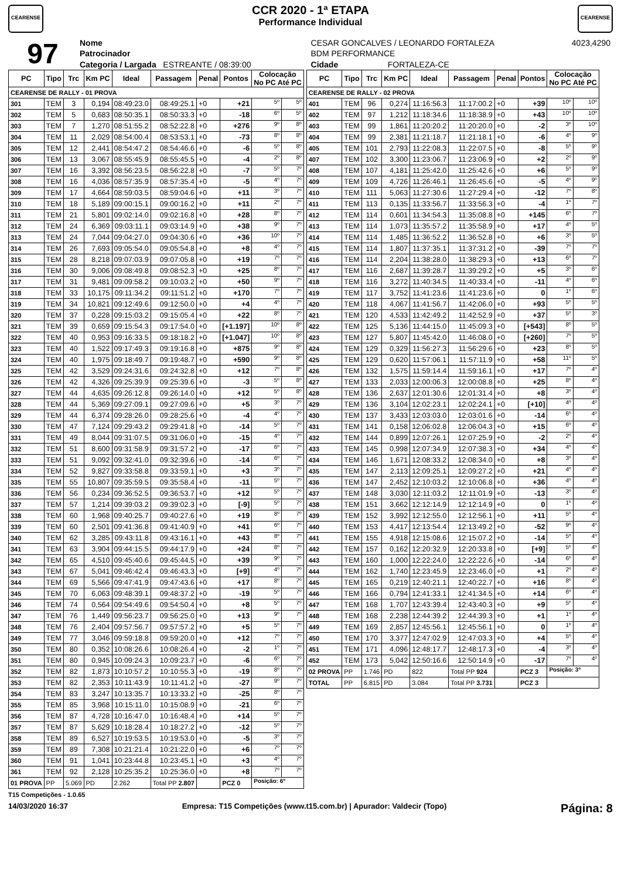CEARENSE
CCR 2020 - 1ª ETAPA
Performance Individual
CEARENSE
| 97 | Nome | CESAR GONCALVES / LEONARDO FORTALEZA | | | | 4023,4290 |
| | Patrocinador | BDM PERFORMANCE | | | | |
| | Categoria / Largada ESTREANTE / 08:39:00 | | Cidade | FORTALEZA-CE | | |
| PC | Tipo | Trc | Km PC | Ideal | Passagem | Penal | Pontos | Colocação No PC Até PC | |
| --- | --- | --- | --- | --- | --- | --- | --- | --- | --- |
| CEARENSE DE RALLY - 01 PROVA | | | | | | | | | |
| 301 | TEM | 3 | 0,194 | 08:49:23.0 | 08:49:25.1 | +0 | +21 | 5º | 5º |
| 302 | TEM | 5 | 0,683 | 08:50:35.1 | 08:50:33.3 | +0 | -18 | 6º | 5º |
| 303 | TEM | 7 | 1,270 | 08:51:55.2 | 08:52:22.8 | +0 | +276 | 9º | 8º |
| 304 | TEM | 11 | 2,029 | 08:54:00.4 | 08:53:53.1 | +0 | -73 | 8º | 8º |
| 305 | TEM | 12 | 2,441 | 08:54:47.2 | 08:54:46.6 | +0 | -6 | 5º | 8º |
| 306 | TEM | 13 | 3,067 | 08:55:45.9 | 08:55:45.5 | +0 | -4 | 2º | 8º |
| 307 | TEM | 16 | 3,392 | 08:56:23.5 | 08:56:22.8 | +0 | -7 | 5º | 7º |
| 308 | TEM | 16 | 4,036 | 08:57:35.9 | 08:57:35.4 | +0 | -5 | 4º | 7º |
| 309 | TEM | 17 | 4,664 | 08:59:03.5 | 08:59:04.6 | +0 | +11 | 3º | 7º |
| 310 | TEM | 18 | 5,189 | 09:00:15.1 | 09:00:16.2 | +0 | +11 | 2º | 7º |
| 311 | TEM | 21 | 5,801 | 09:02:14.0 | 09:02:16.8 | +0 | +28 | 8º | 7º |
| 312 | TEM | 24 | 6,369 | 09:03:11.1 | 09:03:14.9 | +0 | +38 | 9º | 7º |
| 313 | TEM | 24 | 7,044 | 09:04:27.0 | 09:04:30.6 | +0 | +36 | 10º | 7º |
| 314 | TEM | 26 | 7,693 | 09:05:54.0 | 09:05:54.8 | +0 | +8 | 4º | 7º |
| 315 | TEM | 28 | 8,218 | 09:07:03.9 | 09:07:05.8 | +0 | +19 | 7º | 7º |
| 316 | TEM | 30 | 9,006 | 09:08:49.8 | 09:08:52.3 | +0 | +25 | 8º | 7º |
| 317 | TEM | 31 | 9,481 | 09:09:58.2 | 09:10:03.2 | +0 | +50 | 9º | 7º |
| 318 | TEM | 33 | 10,175 | 09:11:34.2 | 09:11:51.2 | +0 | +170 | 7º | 7º |
| 319 | TEM | 34 | 10,821 | 09:12:49.6 | 09:12:50.0 | +0 | +4 | 4º | 7º |
| 320 | TEM | 37 | 0,228 | 09:15:03.2 | 09:15:05.4 | +0 | +22 | 8º | 7º |
| 321 | TEM | 39 | 0,659 | 09:15:54.3 | 09:17:54.0 | +0 | [+1.197] | 10º | 8º |
| 322 | TEM | 40 | 0,953 | 09:16:33.5 | 09:18:18.2 | +0 | [+1.047] | 10º | 8º |
| 323 | TEM | 40 | 1,522 | 09:17:49.3 | 09:19:16.8 | +0 | +875 | 9º | 8º |
| 324 | TEM | 40 | 1,975 | 09:18:49.7 | 09:19:48.7 | +0 | +590 | 9º | 8º |
| 325 | TEM | 42 | 3,529 | 09:24:31.6 | 09:24:32.8 | +0 | +12 | 7º | 8º |
| 326 | TEM | 42 | 4,326 | 09:25:39.9 | 09:25:39.6 | +0 | -3 | 5º | 8º |
| 327 | TEM | 44 | 4,635 | 09:26:12.8 | 09:26:14.0 | +0 | +12 | 5º | 8º |
| 328 | TEM | 44 | 5,369 | 09:27:09.1 | 09:27:09.6 | +0 | +5 | 3º | 7º |
| 329 | TEM | 44 | 6,374 | 09:28:26.0 | 09:28:25.6 | +0 | -4 | 4º | 7º |
| 330 | TEM | 47 | 7,124 | 09:29:43.2 | 09:29:41.8 | +0 | -14 | 5º | 7º |
| 331 | TEM | 49 | 8,044 | 09:31:07.5 | 09:31:06.0 | +0 | -15 | 4º | 7º |
| 332 | TEM | 51 | 8,600 | 09:31:58.9 | 09:31:57.2 | +0 | -17 | 6º | 7º |
| 333 | TEM | 51 | 9,092 | 09:32:41.0 | 09:32:39.6 | +0 | -14 | 6º | 7º |
| 334 | TEM | 52 | 9,827 | 09:33:58.8 | 09:33:59.1 | +0 | +3 | 3º | 7º |
| 335 | TEM | 55 | 10,807 | 09:35:59.5 | 09:35:58.4 | +0 | -11 | 5º | 7º |
| 336 | TEM | 56 | 0,234 | 09:36:52.5 | 09:36:53.7 | +0 | +12 | 5º | 7º |
| 337 | TEM | 57 | 1,214 | 09:39:03.2 | 09:39:02.3 | +0 | [-9] | 5º | 7º |
| 338 | TEM | 60 | 1,968 | 09:40:25.7 | 09:40:27.6 | +0 | +19 | 8º | 7º |
| 339 | TEM | 60 | 2,501 | 09:41:36.8 | 09:41:40.9 | +0 | +41 | 6º | 7º |
| 340 | TEM | 62 | 3,285 | 09:43:11.8 | 09:43:16.1 | +0 | +43 | 8º | 7º |
| 341 | TEM | 63 | 3,904 | 09:44:15.5 | 09:44:17.9 | +0 | +24 | 8º | 7º |
| 342 | TEM | 65 | 4,510 | 09:45:40.6 | 09:45:44.5 | +0 | +39 | 9º | 7º |
| 343 | TEM | 67 | 5,041 | 09:46:42.4 | 09:46:43.3 | +0 | [+9] | 4º | 7º |
| 344 | TEM | 69 | 5,566 | 09:47:41.9 | 09:47:43.6 | +0 | +17 | 8º | 7º |
| 345 | TEM | 70 | 6,063 | 09:48:39.1 | 09:48:37.2 | +0 | -19 | 5º | 7º |
| 346 | TEM | 74 | 0,564 | 09:54:49.6 | 09:54:50.4 | +0 | +8 | 5º | 7º |
| 347 | TEM | 76 | 1,449 | 09:56:23.7 | 09:56:25.0 | +0 | +13 | 9º | 7º |
| 348 | TEM | 76 | 2,404 | 09:57:56.7 | 09:57:57.2 | +0 | +5 | 5º | 7º |
| 349 | TEM | 77 | 3,046 | 09:59:18.8 | 09:59:20.0 | +0 | +12 | 7º | 7º |
| 350 | TEM | 80 | 0,352 | 10:08:26.6 | 10:08:26.4 | +0 | -2 | 1º | 7º |
| 351 | TEM | 80 | 0,945 | 10:09:24.3 | 10:09:23.7 | +0 | -6 | 6º | 7º |
| 352 | TEM | 82 | 1,873 | 10:10:57.2 | 10:10:55.3 | +0 | -19 | 8º | 7º |
| 353 | TEM | 82 | 2,353 | 10:11:43.9 | 10:11:41.2 | +0 | -27 | 9º | 7º |
| 354 | TEM | 83 | 3,247 | 10:13:35.7 | 10:13:33.2 | +0 | -25 | 8º | 7º |
| 355 | TEM | 85 | 3,968 | 10:15:11.0 | 10:15:08.9 | +0 | -21 | 6º | 7º |
| 356 | TEM | 87 | 4,728 | 10:16:47.0 | 10:16:48.4 | +0 | +14 | 5º | 7º |
| 357 | TEM | 87 | 5,629 | 10:18:28.4 | 10:18:27.2 | +0 | -12 | 5º | 7º |
| 358 | TEM | 89 | 6,527 | 10:19:53.5 | 10:19:53.0 | +0 | -5 | 3º | 7º |
| 359 | TEM | 89 | 7,308 | 10:21:21.4 | 10:21:22.0 | +0 | +6 | 7º | 7º |
| 360 | TEM | 91 | 1,041 | 10:23:44.8 | 10:23:45.1 | +0 | +3 | 4º | 7º |
| 361 | TEM | 92 | 2,128 | 10:25:35.2 | 10:25:36.0 | +0 | +8 | 7º | 7º |
| 01 PROVA | PP | 5.069 | PD | 2.262 | Total PP 2.807 | | PCZ 0 | Posição: 6º | |
| PC | Tipo | Trc | Km PC | Ideal | Passagem | Penal | Pontos | Colocação No PC Até PC | |
| --- | --- | --- | --- | --- | --- | --- | --- | --- | --- |
| CEARENSE DE RALLY - 02 PROVA | | | | | | | | | |
| 401 | TEM | 96 | 0,274 | 11:16:56.3 | 11:17:00.2 | +0 | +39 | 10º | 10º |
| 402 | TEM | 97 | 1,212 | 11:18:34.6 | 11:18:38.9 | +0 | +43 | 10º | 10º |
| 403 | TEM | 99 | 1,861 | 11:20:20.2 | 11:20:20.0 | +0 | -2 | 3º | 10º |
| 404 | TEM | 99 | 2,381 | 11:21:18.7 | 11:21:18.1 | +0 | -6 | 4º | 9º |
| 405 | TEM | 101 | 2,793 | 11:22:08.3 | 11:22:07.5 | +0 | -8 | 5º | 9º |
| 407 | TEM | 102 | 3,300 | 11:23:06.7 | 11:23:06.9 | +0 | +2 | 2º | 9º |
| 408 | TEM | 107 | 4,181 | 11:25:42.0 | 11:25:42.6 | +0 | +6 | 5º | 9º |
| 409 | TEM | 109 | 4,726 | 11:26:46.1 | 11:26:45.6 | +0 | -5 | 4º | 9º |
| 410 | TEM | 111 | 5,063 | 11:27:30.6 | 11:27:29.4 | +0 | -12 | 7º | 8º |
| 411 | TEM | 113 | 0,135 | 11:33:56.7 | 11:33:56.3 | +0 | -4 | 1º | 7º |
| 412 | TEM | 114 | 0,601 | 11:34:54.3 | 11:35:08.8 | +0 | +145 | 6º | 7º |
| 413 | TEM | 114 | 1,073 | 11:35:57.2 | 11:35:58.9 | +0 | +17 | 4º | 5º |
| 414 | TEM | 114 | 1,485 | 11:36:52.2 | 11:36:52.8 | +0 | +6 | 3º | 5º |
| 415 | TEM | 114 | 1,807 | 11:37:35.1 | 11:37:31.2 | +0 | -39 | 7º | 7º |
| 416 | TEM | 114 | 2,204 | 11:38:28.0 | 11:38:29.3 | +0 | +13 | 6º | 7º |
| 417 | TEM | 116 | 2,687 | 11:39:28.7 | 11:39:29.2 | +0 | +5 | 3º | 6º |
| 418 | TEM | 116 | 3,272 | 11:40:34.5 | 11:40:33.4 | +0 | -11 | 4º | 6º |
| 419 | TEM | 117 | 3,752 | 11:41:23.6 | 11:41:23.6 | +0 | 0 | 1º | 6º |
| 420 | TEM | 118 | 4,067 | 11:41:56.7 | 11:42:06.0 | +0 | +93 | 5º | 5º |
| 421 | TEM | 120 | 4,533 | 11:42:49.2 | 11:42:52.9 | +0 | +37 | 5º | 3º |
| 422 | TEM | 125 | 5,136 | 11:44:15.0 | 11:45:09.3 | +0 | [+543] | 8º | 5º |
| 423 | TEM | 127 | 5,807 | 11:45:42.0 | 11:46:08.0 | +0 | [+260] | 7º | 5º |
| 424 | TEM | 129 | 0,329 | 11:56:27.3 | 11:56:29.6 | +0 | +23 | 8º | 5º |
| 425 | TEM | 129 | 0,620 | 11:57:06.1 | 11:57:11.9 | +0 | +58 | 11º | 5º |
| 426 | TEM | 132 | 1,575 | 11:59:14.4 | 11:59:16.1 | +0 | +17 | 7º | 4º |
| 427 | TEM | 133 | 2,033 | 12:00:06.3 | 12:00:08.8 | +0 | +25 | 8º | 4º |
| 428 | TEM | 136 | 2,637 | 12:01:30.6 | 12:01:31.4 | +0 | +8 | 3º | 4º |
| 429 | TEM | 136 | 3,104 | 12:02:23.1 | 12:02:24.1 | +0 | [+10] | 4º | 4º |
| 430 | TEM | 137 | 3,433 | 12:03:03.0 | 12:03:01.6 | +0 | -14 | 6º | 4º |
| 431 | TEM | 141 | 0,158 | 12:06:02.8 | 12:06:04.3 | +0 | +15 | 6º | 4º |
| 432 | TEM | 144 | 0,899 | 12:07:26.1 | 12:07:25.9 | +0 | -2 | 2º | 4º |
| 433 | TEM | 145 | 0,998 | 12:07:34.9 | 12:07:38.3 | +0 | +34 | 4º | 4º |
| 434 | TEM | 146 | 1,671 | 12:08:33.2 | 12:08:34.0 | +0 | +8 | 3º | 4º |
| 435 | TEM | 147 | 2,113 | 12:09:25.1 | 12:09:27.2 | +0 | +21 | 4º | 4º |
| 436 | TEM | 147 | 2,452 | 12:10:03.2 | 12:10:06.8 | +0 | +36 | 4º | 4º |
| 437 | TEM | 148 | 3,030 | 12:11:03.2 | 12:11:01.9 | +0 | -13 | 3º | 4º |
| 438 | TEM | 151 | 3,662 | 12:12:14.9 | 12:12:14.9 | +0 | 0 | 1º | 4º |
| 439 | TEM | 152 | 3,992 | 12:12:55.0 | 12:12:56.1 | +0 | +11 | 5º | 4º |
| 440 | TEM | 153 | 4,417 | 12:13:54.4 | 12:13:49.2 | +0 | -52 | 9º | 4º |
| 441 | TEM | 155 | 4,918 | 12:15:08.6 | 12:15:07.2 | +0 | -14 | 5º | 4º |
| 442 | TEM | 157 | 0,162 | 12:20:32.9 | 12:20:33.8 | +0 | [+9] | 5º | 4º |
| 443 | TEM | 160 | 1,000 | 12:22:24.0 | 12:22:22.6 | +0 | -14 | 6º | 4º |
| 444 | TEM | 162 | 1,740 | 12:23:45.9 | 12:23:46.0 | +0 | +1 | 2º | 4º |
| 445 | TEM | 165 | 0,219 | 12:40:21.1 | 12:40:22.7 | +0 | +16 | 8º | 4º |
| 446 | TEM | 166 | 0,794 | 12:41:33.1 | 12:41:34.5 | +0 | +14 | 6º | 4º |
| 447 | TEM | 168 | 1,707 | 12:43:39.4 | 12:43:40.3 | +0 | +9 | 5º | 4º |
| 448 | TEM | 168 | 2,238 | 12:44:39.2 | 12:44:39.3 | +0 | +1 | 1º | 4º |
| 449 | TEM | 169 | 2,857 | 12:45:56.1 | 12:45:56.1 | +0 | 0 | 1º | 4º |
| 450 | TEM | 170 | 3,377 | 12:47:02.9 | 12:47:03.3 | +0 | +4 | 5º | 4º |
| 451 | TEM | 171 | 4,096 | 12:48:17.7 | 12:48:17.3 | +0 | -4 | 3º | 4º |
| 452 | TEM | 173 | 5,042 | 12:50:16.6 | 12:50:14.9 | +0 | -17 | 7º | 4º |
| 02 PROVA | PP | 1.746 | PD | 822 | Total PP 924 | | PCZ 3 | Posição: 3º | |
| TOTAL | PP | 6.815 | PD | 3.084 | Total PP 3.731 | | PCZ 3 | | |
T15 Competições - 1.0.65
14/03/2020 16:37 Empresa: T15 Competições (www.t15.com.br) | Apurador: Valdecir (Topo) Página: 8